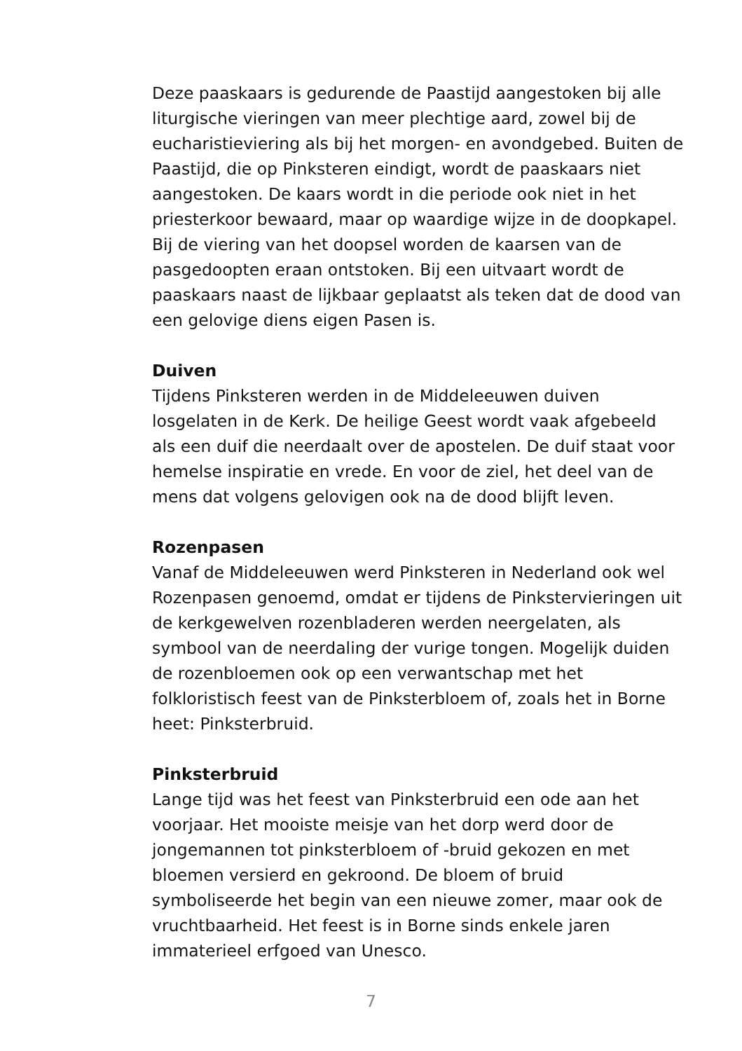Deze paaskaars is gedurende de Paastijd aangestoken bij alle liturgische vieringen van meer plechtige aard, zowel bij de eucharistieviering als bij het morgen- en avondgebed. Buiten de Paastijd, die op Pinksteren eindigt, wordt de paaskaars niet aangestoken. De kaars wordt in die periode ook niet in het priesterkoor bewaard, maar op waardige wijze in de doopkapel. Bij de viering van het doopsel worden de kaarsen van de pasgedoopten eraan ontstoken. Bij een uitvaart wordt de paaskaars naast de lijkbaar geplaatst als teken dat de dood van een gelovige diens eigen Pasen is.
Duiven
Tijdens Pinksteren werden in de Middeleeuwen duiven losgelaten in de Kerk. De heilige Geest wordt vaak afgebeeld als een duif die neerdaalt over de apostelen. De duif staat voor hemelse inspiratie en vrede. En voor de ziel, het deel van de mens dat volgens gelovigen ook na de dood blijft leven.
Rozenpasen
Vanaf de Middeleeuwen werd Pinksteren in Nederland ook wel Rozenpasen genoemd, omdat er tijdens de Pinkstervieringen uit de kerkgewelven rozenbladeren werden neergelaten, als symbool van de neerdaling der vurige tongen. Mogelijk duiden de rozenbloemen ook op een verwantschap met het folkloristisch feest van de Pinksterbloem of, zoals het in Borne heet: Pinksterbruid.
Pinksterbruid
Lange tijd was het feest van Pinksterbruid een ode aan het voorjaar. Het mooiste meisje van het dorp werd door de jongemannen tot pinksterbloem of -bruid gekozen en met bloemen versierd en gekroond. De bloem of bruid symboliseerde het begin van een nieuwe zomer, maar ook de vruchtbaarheid. Het feest is in Borne sinds enkele jaren immaterieel erfgoed van Unesco.
7